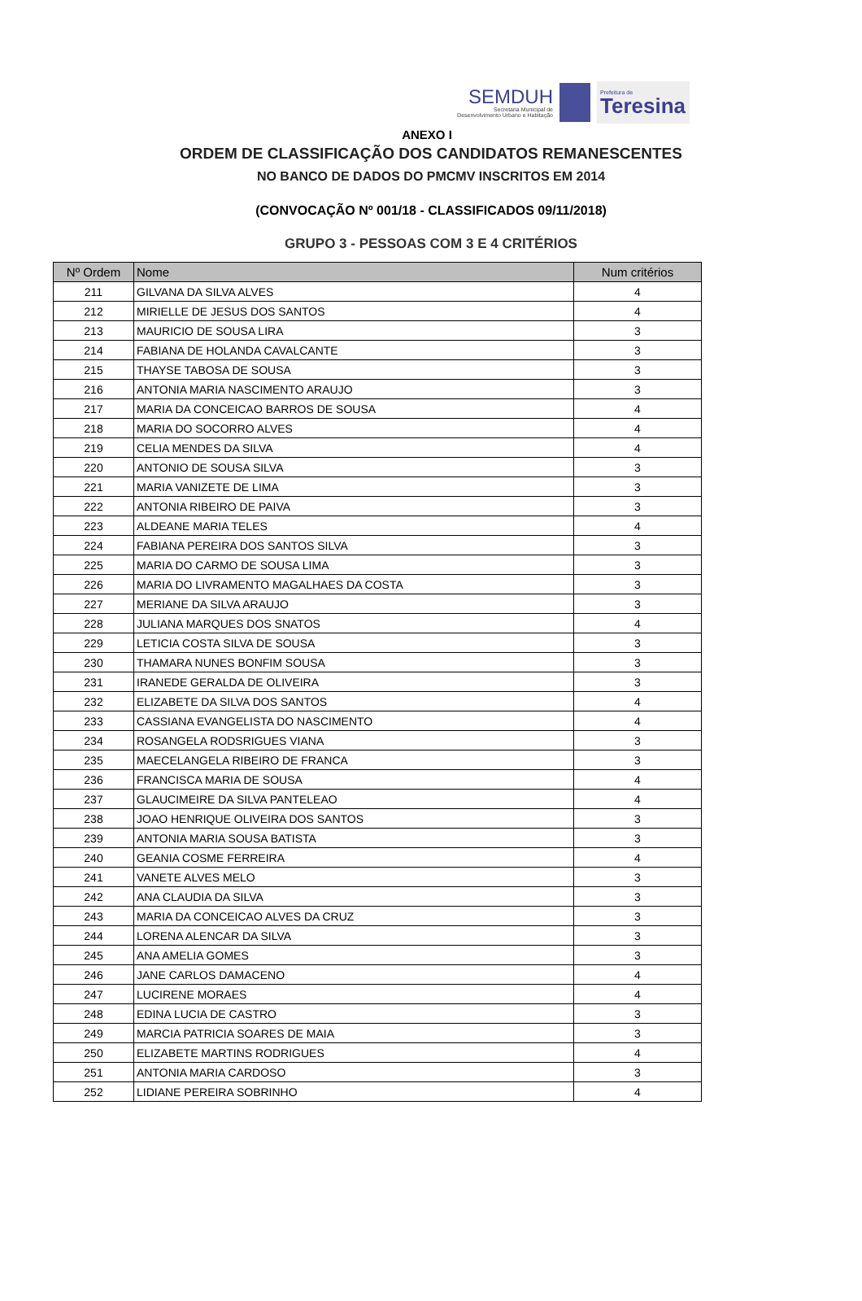SEMDUH
Secretaria Municipal de
Desenvolvimento Urbano e Habitação
Prefeitura de
Teresina
ANEXO I
ORDEM DE CLASSIFICAÇÃO DOS CANDIDATOS REMANESCENTES
NO BANCO DE DADOS DO PMCMV INSCRITOS EM 2014
(CONVOCAÇÃO Nº 001/18 - CLASSIFICADOS 09/11/2018)
GRUPO 3 - PESSOAS COM 3 E 4 CRITÉRIOS
| Nº Ordem | Nome | Num critérios |
| --- | --- | --- |
| 211 | GILVANA DA SILVA ALVES | 4 |
| 212 | MIRIELLE DE JESUS DOS SANTOS | 4 |
| 213 | MAURICIO DE SOUSA LIRA | 3 |
| 214 | FABIANA DE HOLANDA CAVALCANTE | 3 |
| 215 | THAYSE TABOSA DE SOUSA | 3 |
| 216 | ANTONIA MARIA NASCIMENTO ARAUJO | 3 |
| 217 | MARIA DA CONCEICAO BARROS DE SOUSA | 4 |
| 218 | MARIA DO SOCORRO ALVES | 4 |
| 219 | CELIA MENDES DA SILVA | 4 |
| 220 | ANTONIO DE SOUSA SILVA | 3 |
| 221 | MARIA VANIZETE DE LIMA | 3 |
| 222 | ANTONIA RIBEIRO DE PAIVA | 3 |
| 223 | ALDEANE MARIA TELES | 4 |
| 224 | FABIANA PEREIRA DOS SANTOS SILVA | 3 |
| 225 | MARIA DO CARMO DE SOUSA LIMA | 3 |
| 226 | MARIA DO LIVRAMENTO MAGALHAES DA COSTA | 3 |
| 227 | MERIANE DA SILVA ARAUJO | 3 |
| 228 | JULIANA MARQUES DOS SNATOS | 4 |
| 229 | LETICIA COSTA SILVA DE SOUSA | 3 |
| 230 | THAMARA NUNES BONFIM SOUSA | 3 |
| 231 | IRANEDE GERALDA DE OLIVEIRA | 3 |
| 232 | ELIZABETE DA SILVA DOS SANTOS | 4 |
| 233 | CASSIANA EVANGELISTA DO NASCIMENTO | 4 |
| 234 | ROSANGELA RODSRIGUES VIANA | 3 |
| 235 | MAECELANGELA RIBEIRO DE FRANCA | 3 |
| 236 | FRANCISCA MARIA DE SOUSA | 4 |
| 237 | GLAUCIMEIRE DA SILVA PANTELEAO | 4 |
| 238 | JOAO HENRIQUE OLIVEIRA DOS SANTOS | 3 |
| 239 | ANTONIA MARIA SOUSA BATISTA | 3 |
| 240 | GEANIA COSME FERREIRA | 4 |
| 241 | VANETE ALVES MELO | 3 |
| 242 | ANA CLAUDIA DA SILVA | 3 |
| 243 | MARIA DA CONCEICAO ALVES DA CRUZ | 3 |
| 244 | LORENA ALENCAR DA SILVA | 3 |
| 245 | ANA AMELIA GOMES | 3 |
| 246 | JANE CARLOS DAMACENO | 4 |
| 247 | LUCIRENE MORAES | 4 |
| 248 | EDINA LUCIA DE CASTRO | 3 |
| 249 | MARCIA PATRICIA SOARES DE MAIA | 3 |
| 250 | ELIZABETE MARTINS RODRIGUES | 4 |
| 251 | ANTONIA MARIA CARDOSO | 3 |
| 252 | LIDIANE PEREIRA SOBRINHO | 4 |